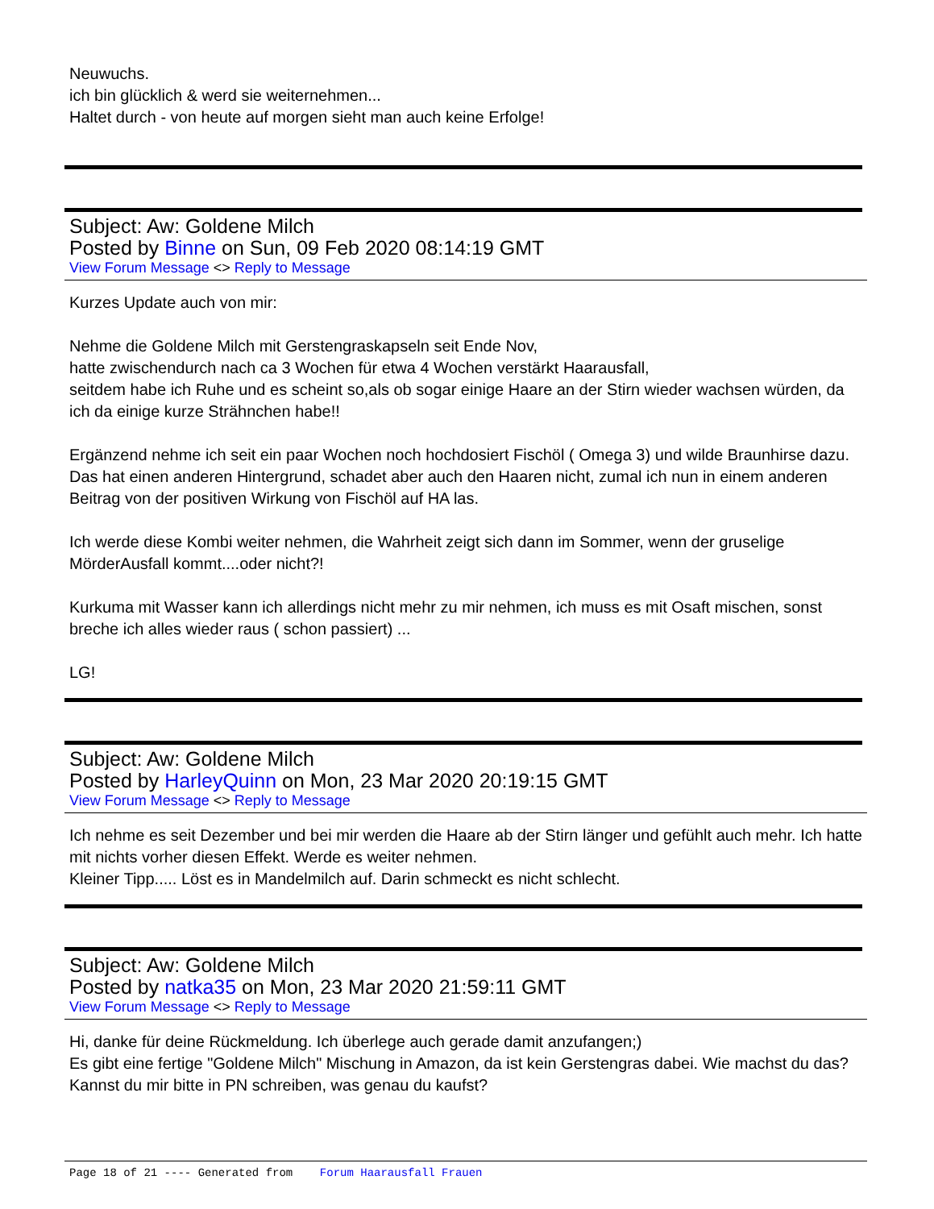Neuwuchs.
ich bin glücklich & werd sie weiternehmen...
Haltet durch - von heute auf morgen sieht man auch keine Erfolge!
Subject: Aw: Goldene Milch
Posted by Binne on Sun, 09 Feb 2020 08:14:19 GMT
View Forum Message <> Reply to Message
Kurzes Update auch von mir:
Nehme die Goldene Milch mit Gerstengraskapseln seit Ende Nov,
hatte zwischendurch nach ca 3 Wochen für etwa 4 Wochen verstärkt Haarausfall,
seitdem habe ich Ruhe und es scheint so,als ob sogar einige Haare an der Stirn wieder wachsen würden, da ich da einige kurze Strähnchen habe!!
Ergänzend nehme ich seit ein paar Wochen noch hochdosiert Fischöl ( Omega 3) und wilde Braunhirse dazu. Das hat einen anderen Hintergrund, schadet aber auch den Haaren nicht, zumal ich nun in einem anderen Beitrag von der positiven Wirkung von Fischöl auf HA las.
Ich werde diese Kombi weiter nehmen, die Wahrheit zeigt sich dann im Sommer, wenn der gruselige MörderAusfall kommt....oder nicht?!
Kurkuma mit Wasser kann ich allerdings nicht mehr zu mir nehmen, ich muss es mit Osaft mischen, sonst breche ich alles wieder raus ( schon passiert) ...
LG!
Subject: Aw: Goldene Milch
Posted by HarleyQuinn on Mon, 23 Mar 2020 20:19:15 GMT
View Forum Message <> Reply to Message
Ich nehme es seit Dezember und bei mir werden die Haare ab der Stirn länger und gefühlt auch mehr. Ich hatte mit nichts vorher diesen Effekt. Werde es weiter nehmen.
Kleiner Tipp..... Löst es in Mandelmilch auf. Darin schmeckt es nicht schlecht.
Subject: Aw: Goldene Milch
Posted by natka35 on Mon, 23 Mar 2020 21:59:11 GMT
View Forum Message <> Reply to Message
Hi, danke für deine Rückmeldung. Ich überlege auch gerade damit anzufangen;)
Es gibt eine fertige "Goldene Milch" Mischung in Amazon, da ist kein Gerstengras dabei. Wie machst du das? Kannst du mir bitte in PN schreiben, was genau du kaufst?
Page 18 of 21 ---- Generated from Forum Haarausfall Frauen